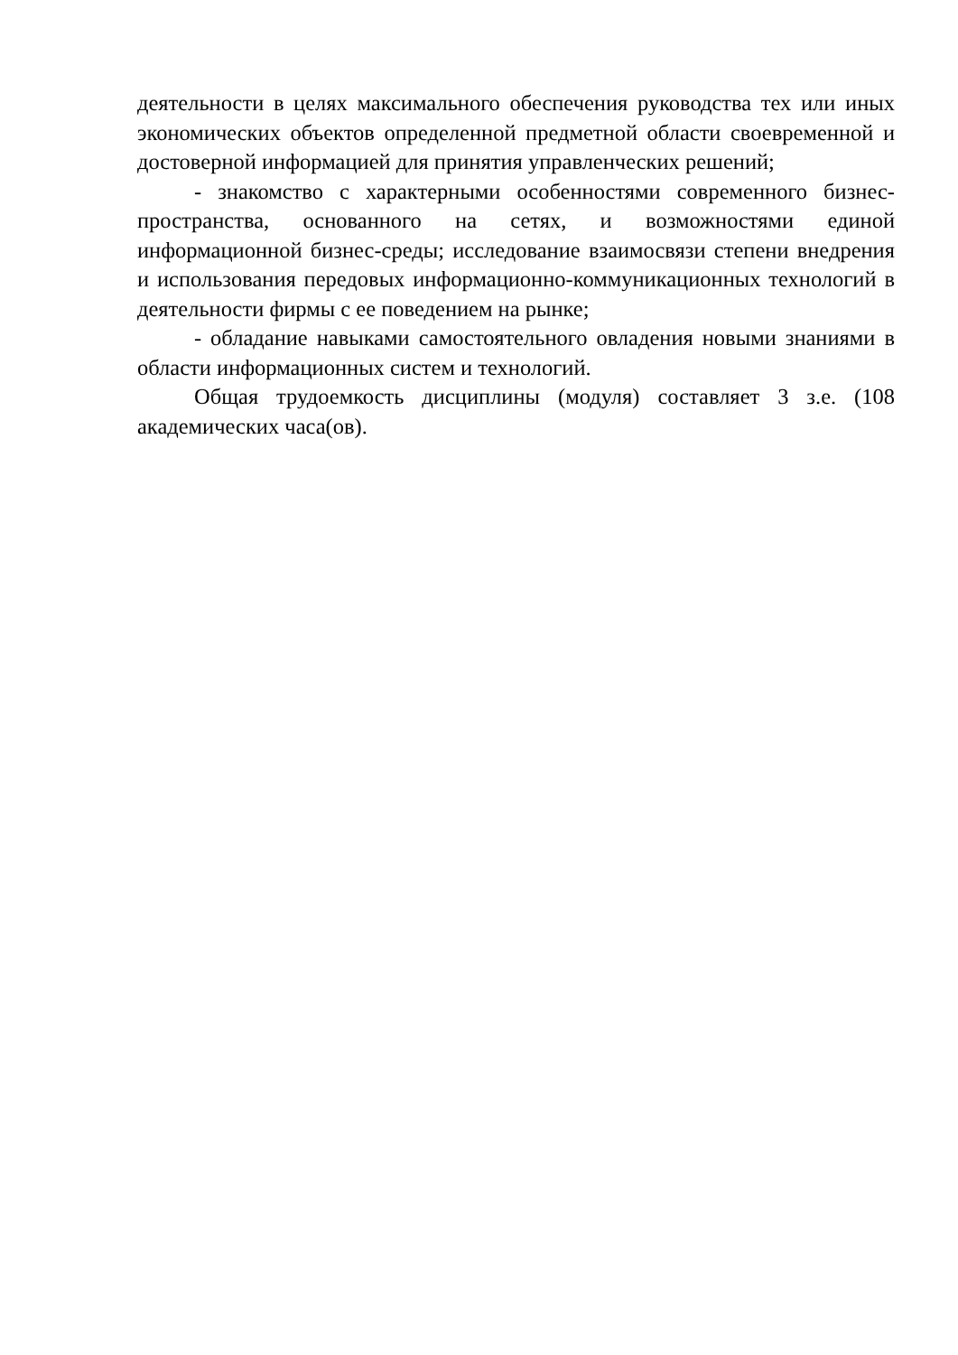деятельности в целях максимального обеспечения руководства тех или иных экономических объектов определенной предметной области своевременной и достоверной информацией для принятия управленческих решений;
- знакомство с характерными особенностями современного бизнес-пространства, основанного на сетях, и возможностями единой информационной бизнес-среды; исследование взаимосвязи степени внедрения и использования передовых информационно-коммуникационных технологий в деятельности фирмы с ее поведением на рынке;
- обладание навыками самостоятельного овладения новыми знаниями в области информационных систем и технологий.
Общая трудоемкость дисциплины (модуля) составляет 3 з.е. (108 академических часа(ов).